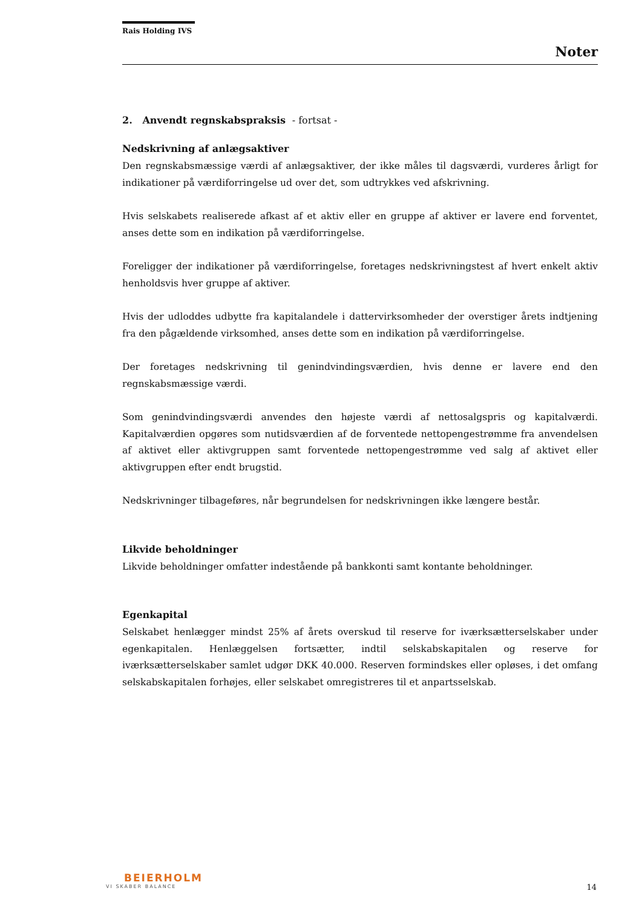Rais Holding IVS
Noter
2. Anvendt regnskabspraksis - fortsat -
Nedskrivning af anlægsaktiver
Den regnskabsmæssige værdi af anlægsaktiver, der ikke måles til dagsværdi, vurderes årligt for indikationer på værdiforringelse ud over det, som udtrykkes ved afskrivning.
Hvis selskabets realiserede afkast af et aktiv eller en gruppe af aktiver er lavere end forventet, anses dette som en indikation på værdiforringelse.
Foreligger der indikationer på værdiforringelse, foretages nedskrivningstest af hvert enkelt aktiv henholdsvis hver gruppe af aktiver.
Hvis der udloddes udbytte fra kapitalandele i dattervirksomheder der overstiger årets indtjening fra den pågældende virksomhed, anses dette som en indikation på værdiforringelse.
Der foretages nedskrivning til genindvindingsværdien, hvis denne er lavere end den regnskabsmæssige værdi.
Som genindvindingsværdi anvendes den højeste værdi af nettosalgspris og kapitalværdi. Kapitalværdien opgøres som nutidsværdien af de forventede nettopengestrømme fra anvendelsen af aktivet eller aktivgruppen samt forventede nettopengestrømme ved salg af aktivet eller aktivgruppen efter endt brugstid.
Nedskrivninger tilbageføres, når begrundelsen for nedskrivningen ikke længere består.
Likvide beholdninger
Likvide beholdninger omfatter indestående på bankkonti samt kontante beholdninger.
Egenkapital
Selskabet henlægger mindst 25% af årets overskud til reserve for iværksætterselskaber under egenkapitalen. Henlæggelsen fortsætter, indtil selskabskapitalen og reserve for iværksætterselskaber samlet udgør DKK 40.000. Reserven formindskes eller opløses, i det omfang selskabskapitalen forhøjes, eller selskabet omregistreres til et anpartsselskab.
BEIERHOLM
VI SKABER BALANCE
14